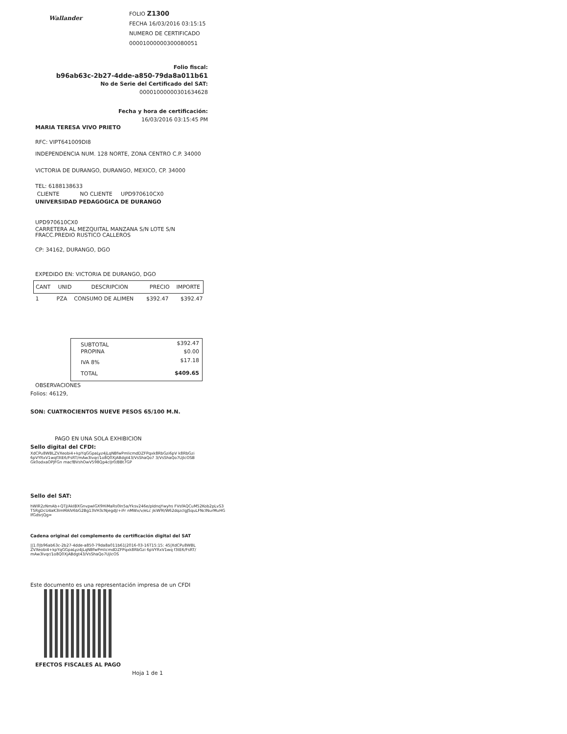Wallander
FOLIO Z1300
FECHA 16/03/2016 03:15:15
NUMERO DE CERTIFICADO
00001000000300080051
Folio fiscal:
b96ab63c-2b27-4dde-a850-79da8a011b61
No de Serie del Certificado del SAT:
00001000000301634628
Fecha y hora de certificación:
16/03/2016 03:15:45 PM
MARIA TERESA VIVO PRIETO
RFC: VIPT641009DI8
INDEPENDENCIA NUM. 128 NORTE, ZONA CENTRO C.P. 34000
VICTORIA DE DURANGO, DURANGO, MEXICO, CP. 34000
TEL: 6188138633
CLIENTE NO CLIENTE UPD970610CX0
UNIVERSIDAD PEDAGOGICA DE DURANGO
UPD970610CX0
CARRETERA AL MEZQUITAL MANZANA S/N LOTE S/N
FRACC.PREDIO RUSTICO CALLEROS
CP: 34162, DURANGO, DGO
EXPEDIDO EN: VICTORIA DE DURANGO, DGO
| CANT | UNID | DESCRIPCION | PRECIO | IMPORTE |
| --- | --- | --- | --- | --- |
| 1 | PZA | CONSUMO DE ALIMEN | $392.47 | $392.47 |
| SUBTOTAL | $392.47 |
| PROPINA | $0.00 |
| IVA 8% | $17.18 |
| TOTAL | $409.65 |
OBSERVACIONES
Folios: 46129,
SON: CUATROCIENTOS NUEVE PESOS 65/100 M.N.
PAGO EN UNA SOLA EXHIBICION
Sello digital del CFDI:
XdCPu8WBLZVXeobi4+kpYqGGpaLyz4jLqNBfwPmlicmdDZFPqxk8RbGzi6pV k8RbGzi6pVYRxV1wqf3tE6/FsRT/mAw3Ivqr/1o8Q0XjABdgt43/VsShaQo7 3/VsShaQo7UjlcOSBGk0odxaOPJFGn macfBVshOwV598Qp4clJr0/BBt7GP
Sello del SAT:
hWIR2zNmAb+QTJ/AkIBXGnvpwIGX9HiMaRs0In5a/Yksv246e/pIdnqYwyhs FVsfAQCuM52Kob2pLvS3T5RgDcU4aK3ImMAlV6bG2Bg13VH3cNjegdJ/+iFr nMWx/v/eLc jkiW9l/W62dqzcIgJSquLFNcINurMuHGlfGdsrjQg=
Cadena original del complemento de certificación digital del SAT
||1.0|b96ab63c-2b27-4dde-a850-79da8a011b61|2016-03-16T15:15: 45|XdCPu8WBLZVXeobi4+kpYqGGpaLyz4jLqNBfwPmlicmdDZFPqxk8RbGzi 6pVYRxV1wq f3tE6/FsRT/mAw3Ivqr/1o8Q0XjABdgt43/VsShaQo7UjlcOS
Este documento es una representación impresa de un CFDI
EFECTOS FISCALES AL PAGO
Hoja 1 de 1